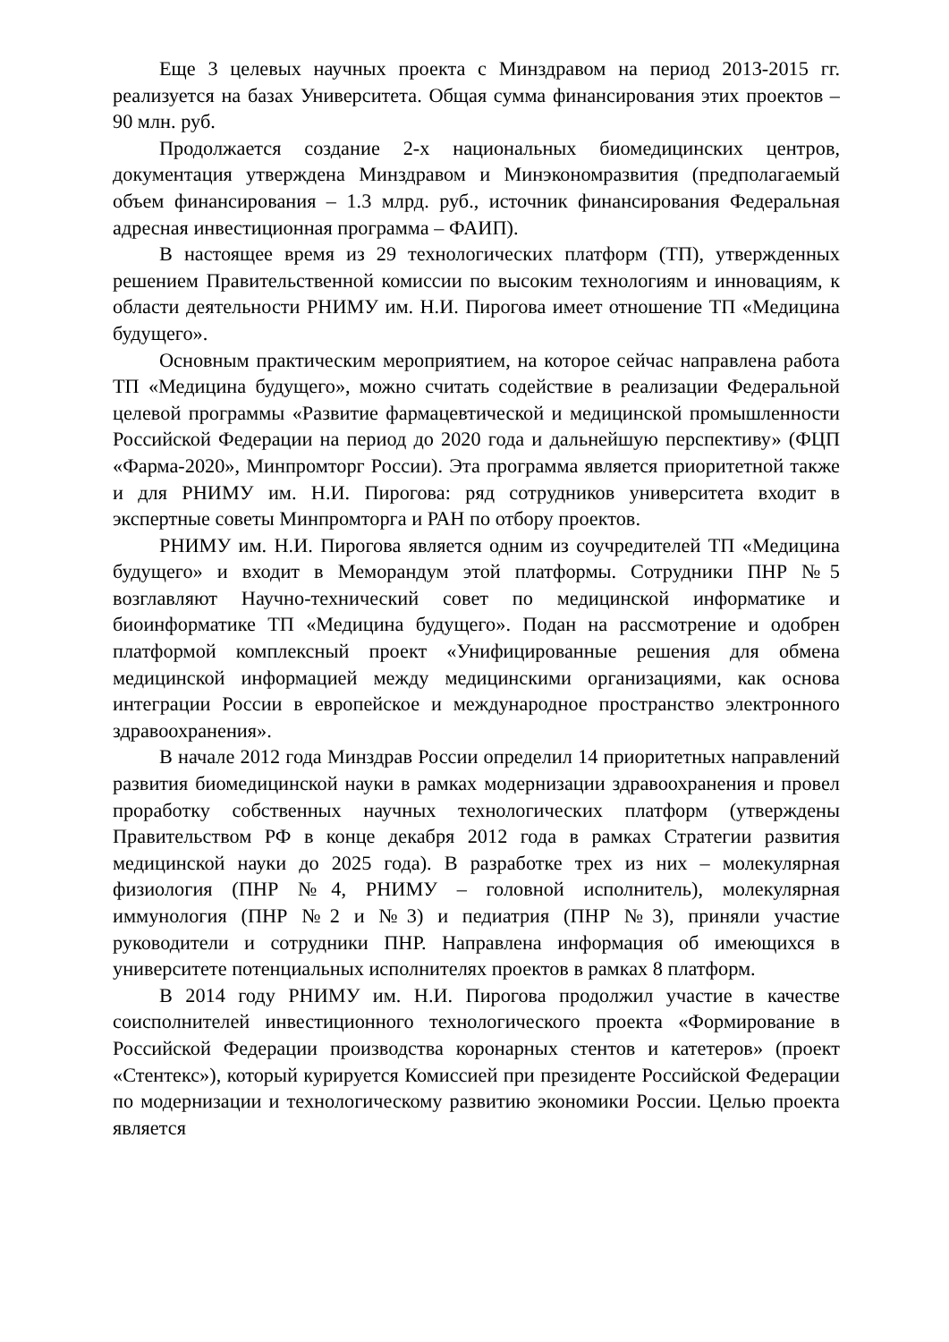Еще 3 целевых научных проекта с Минздравом на период 2013-2015 гг. реализуется на базах Университета. Общая сумма финансирования этих проектов – 90 млн. руб.
Продолжается создание 2-х национальных биомедицинских центров, документация утверждена Минздравом и Минэкономразвития (предполагаемый объем финансирования – 1.3 млрд. руб., источник финансирования Федеральная адресная инвестиционная программа – ФАИП).
В настоящее время из 29 технологических платформ (ТП), утвержденных решением Правительственной комиссии по высоким технологиям и инновациям, к области деятельности РНИМУ им. Н.И. Пирогова имеет отношение ТП «Медицина будущего».
Основным практическим мероприятием, на которое сейчас направлена работа ТП «Медицина будущего», можно считать содействие в реализации Федеральной целевой программы «Развитие фармацевтической и медицинской промышленности Российской Федерации на период до 2020 года и дальнейшую перспективу» (ФЦП «Фарма-2020», Минпромторг России). Эта программа является приоритетной также и для РНИМУ им. Н.И. Пирогова: ряд сотрудников университета входит в экспертные советы Минпромторга и РАН по отбору проектов.
РНИМУ им. Н.И. Пирогова является одним из соучредителей ТП «Медицина будущего» и входит в Меморандум этой платформы. Сотрудники ПНР №5 возглавляют Научно-технический совет по медицинской информатике и биоинформатике ТП «Медицина будущего». Подан на рассмотрение и одобрен платформой комплексный проект «Унифицированные решения для обмена медицинской информацией между медицинскими организациями, как основа интеграции России в европейское и международное пространство электронного здравоохранения».
В начале 2012 года Минздрав России определил 14 приоритетных направлений развития биомедицинской науки в рамках модернизации здравоохранения и провел проработку собственных научных технологических платформ (утверждены Правительством РФ в конце декабря 2012 года в рамках Стратегии развития медицинской науки до 2025 года). В разработке трех из них – молекулярная физиология (ПНР №4, РНИМУ – головной исполнитель), молекулярная иммунология (ПНР №2 и №3) и педиатрия (ПНР №3), приняли участие руководители и сотрудники ПНР. Направлена информация об имеющихся в университете потенциальных исполнителях проектов в рамках 8 платформ.
В 2014 году РНИМУ им. Н.И. Пирогова продолжил участие в качестве соисполнителей инвестиционного технологического проекта «Формирование в Российской Федерации производства коронарных стентов и катетеров» (проект «Стентекс»), который курируется Комиссией при президенте Российской Федерации по модернизации и технологическому развитию экономики России. Целью проекта является